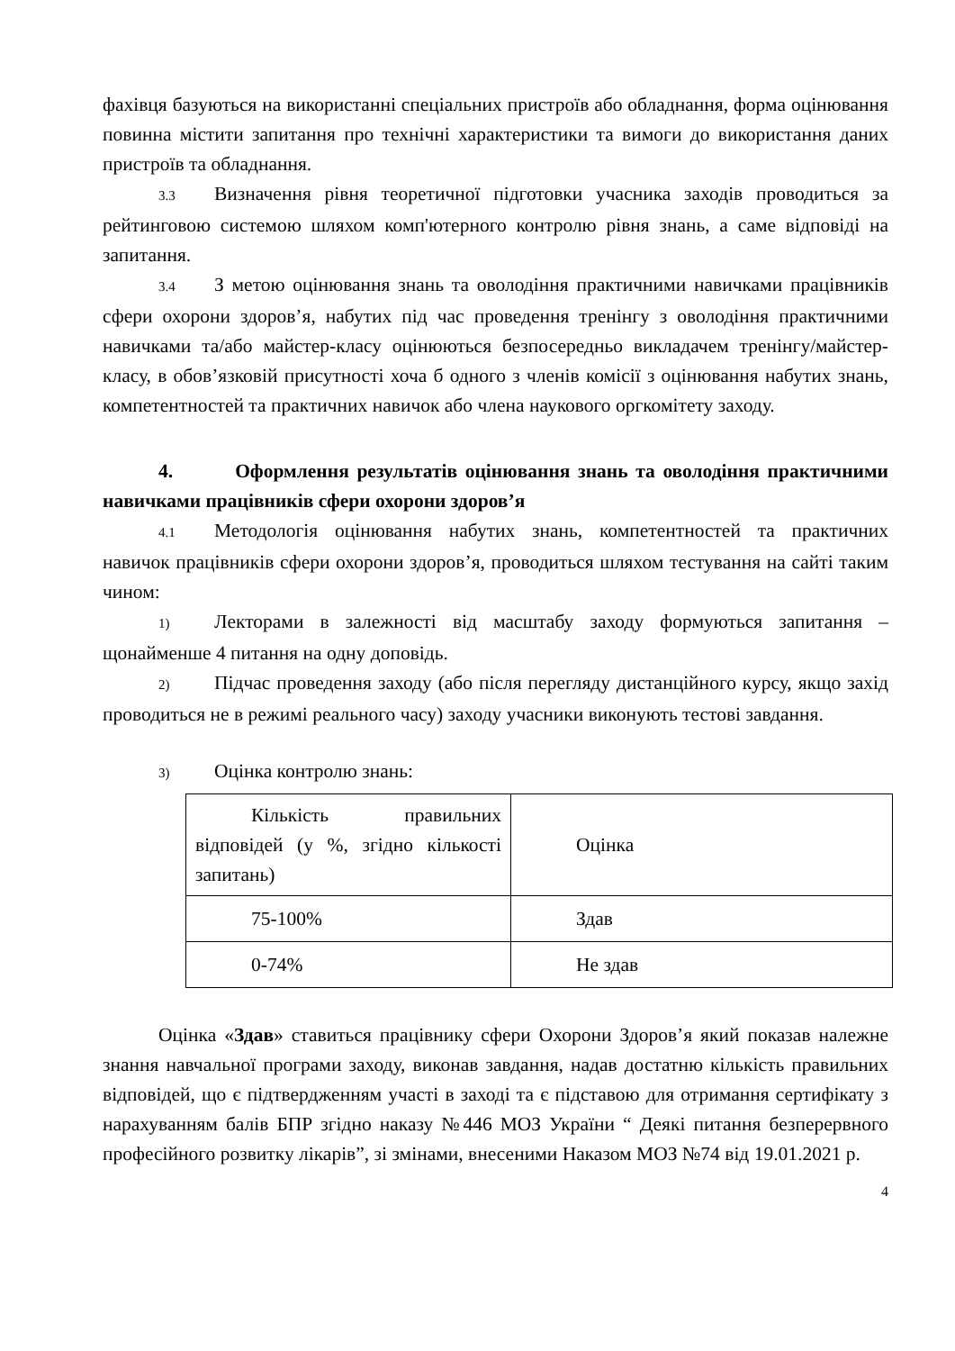фахівця базуються на використанні спеціальних пристроїв або обладнання, форма оцінювання повинна містити запитання про технічні характеристики та вимоги до використання даних пристроїв та обладнання.
3.3 Визначення рівня теоретичної підготовки учасника заходів проводиться за рейтинговою системою шляхом комп'ютерного контролю рівня знань, а саме відповіді на запитання.
3.4 З метою оцінювання знань та оволодіння практичними навичками працівників сфери охорони здоров’я, набутих під час проведення тренінгу з оволодіння практичними навичками та/або майстер-класу оцінюються безпосередньо викладачем тренінгу/майстер- класу, в обов’язковій присутності хоча б одного з членів комісії з оцінювання набутих знань, компетентностей та практичних навичок або члена наукового оргкомітету заходу.
4. Оформлення результатів оцінювання знань та оволодіння практичними навичками працівників сфери охорони здоров’я
4.1 Методологія оцінювання набутих знань, компетентностей та практичних навичок працівників сфери охорони здоров’я, проводиться шляхом тестування на сайті таким чином:
1) Лекторами в залежності від масштабу заходу формуються запитання – щонайменше 4 питання на одну доповідь.
2) Підчас проведення заходу (або після перегляду дистанційного курсу, якщо захід проводиться не в режимі реального часу) заходу учасники виконують тестові завдання.
3) Оцінка контролю знань:
| Кількість правильних відповідей (у %, згідно кількості запитань) | Оцінка |
| 75-100% | Здав |
| 0-74% | Не здав |
Оцінка «Здав» ставиться працівнику сфери Охорони Здоров’я який показав належне знання навчальної програми заходу, виконав завдання, надав достатню кількість правильних відповідей, що є підтвердженням участі в заході та є підставою для отримання сертифікату з нарахуванням балів БПР згідно наказу №446 МОЗ України “ Деякі питання безперервного професійного розвитку лікарів”, зі змінами, внесеними Наказом МОЗ №74 від 19.01.2021 р.
4